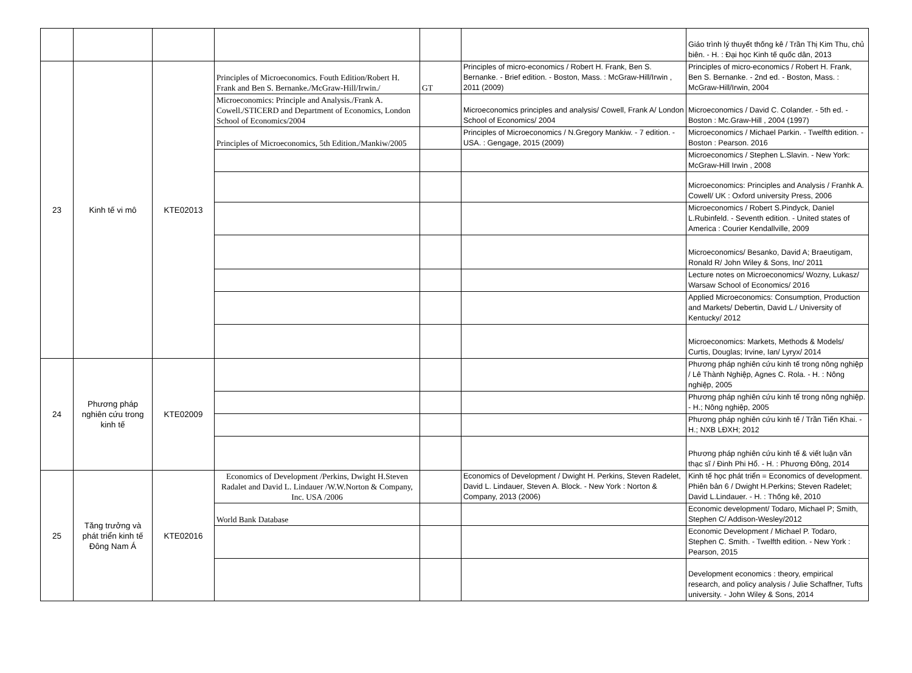| | | | | | | Giáo trình lý thuyết thống kê / Trần Thị Kim Thu, chủ biên. - H. : Đại học Kinh tế quốc dân, 2013 |
| 23 | Kinh tế vi mô | KTE02013 | Principles of Microeconomics. Fouth Edition/Robert H. Frank and Ben S. Bernanke./McGraw-Hill/Irwin./ | GT | Principles of micro-economics / Robert H. Frank, Ben S. Bernanke. - Brief edition. - Boston, Mass. : McGraw-Hill/Irwin , 2011 (2009) | Principles of micro-economics / Robert H. Frank, Ben S. Bernanke. - 2nd ed. - Boston, Mass. : McGraw-Hill/Irwin, 2004 |
| | | | Microeconomics: Principle and Analysis./Frank A. Cowell./STICERD and Department of Economics, London School of Economics/2004 | | Microeconomics principles and analysis/ Cowell, Frank A/ London School of Economics/ 2004 | Microeconomics / David C. Colander. - 5th ed. - Boston : Mc.Graw-Hill , 2004 (1997) |
| | | | Principles of Microeconomics, 5th Edition./Mankiw/2005 | | Principles of Microeconomics / N.Gregory Mankiw. - 7 edition. - USA. : Gengage, 2015 (2009) | Microeconomics / Michael Parkin. - Twelfth edition. - Boston : Pearson. 2016 |
| | | | | | | Microeconomics / Stephen L.Slavin. - New York: McGraw-Hill Irwin , 2008 |
| | | | | | | Microeconomics: Principles and Analysis / Franhk A. Cowell/ UK : Oxford university Press, 2006 |
| | | | | | | Microeconomics / Robert S.Pindyck, Daniel L.Rubinfeld. - Seventh edition. - United states of America : Courier Kendallville, 2009 |
| | | | | | | Microeconomics/ Besanko, David A; Braeutigam, Ronald R/ John Wiley & Sons, Inc/ 2011 |
| | | | | | | Lecture notes on Microeconomics/ Wozny, Lukasz/ Warsaw School of Economics/ 2016 |
| | | | | | | Applied Microeconomics: Consumption, Production and Markets/ Debertin, David L./ University of Kentucky/ 2012 |
| | | | | | | Microeconomics: Markets, Methods & Models/ Curtis, Douglas; Irvine, Ian/ Lyryx/ 2014 |
| 24 | Phương pháp nghiên cứu trong kinh tế | KTE02009 | | | | Phương pháp nghiên cứu kinh tế trong nông nghiệp / Lê Thành Nghiệp, Agnes C. Rola. - H. : Nông nghiệp, 2005 |
| | | | | | | Phương pháp nghiên cứu kinh tế trong nông nghiệp. - H.; Nông nghiệp, 2005 |
| | | | | | | Phương pháp nghiên cứu kinh tế / Trần Tiến Khai. - H.; NXB LĐXH; 2012 |
| | | | | | | Phương pháp nghiên cứu kinh tế & viết luận văn thạc sĩ / Đinh Phi Hổ. - H. : Phương Đông, 2014 |
| 25 | Tăng trưởng và phát triển kinh tế Đông Nam Á | KTE02016 | Economics of Development /Perkins, Dwight H.Steven Radalet and David L. Lindauer /W.W.Norton & Company, Inc. USA /2006 | | Economics of Development / Dwight H. Perkins, Steven Radelet, David L. Lindauer, Steven A. Block. - New York : Norton & Company, 2013 (2006) | Kinh tế học phát triển = Economics of development. Phiên bản 6 / Dwight H.Perkins; Steven Radelet; David L.Lindauer. - H. : Thống kê, 2010 |
| | | | World Bank Database | | | Economic development/ Todaro, Michael P; Smith, Stephen C/ Addison-Wesley/2012 |
| | | | | | | Economic Development / Michael P. Todaro, Stephen C. Smith. - Twelfth edition. - New York : Pearson, 2015 |
| | | | | | | Development economics : theory, empirical research, and policy analysis / Julie Schaffner, Tufts university. - John Wiley & Sons, 2014 |